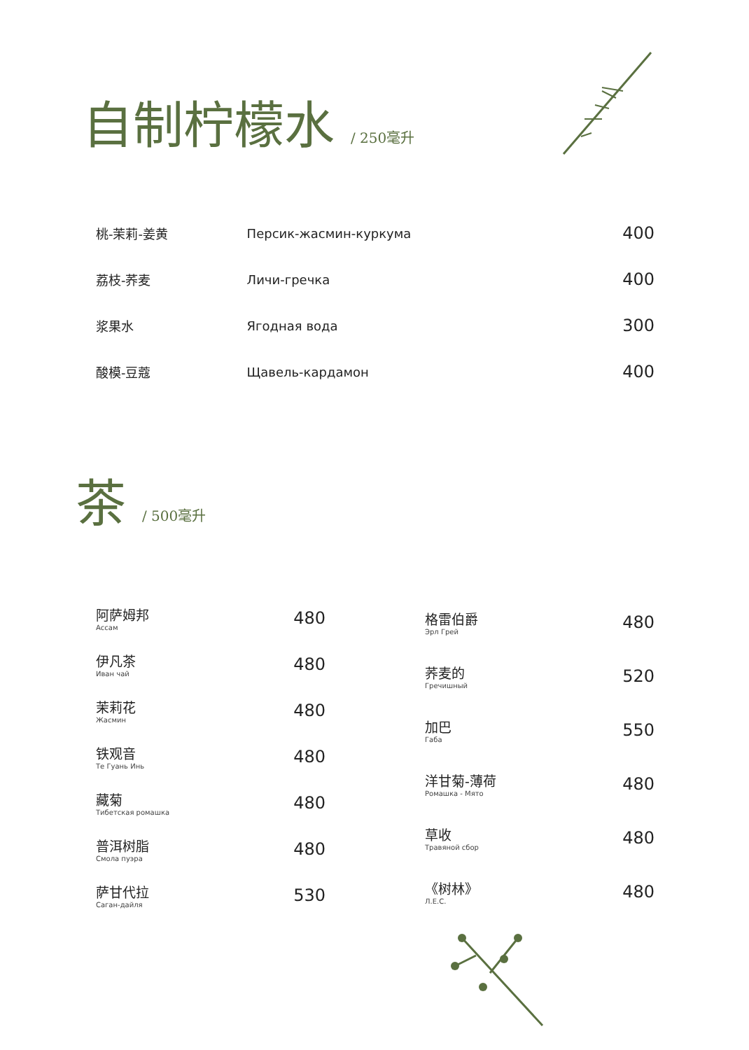自制柠檬水 / 250毫升
| 桃-茉莉-姜黄 | Персик-жасмин-куркума | 400 |
| 荔枝-荞麦 | Личи-гречка | 400 |
| 浆果水 | Ягодная вода | 300 |
| 酸模-豆蔻 | Щавель-кардамон | 400 |
茶 / 500毫升
| 阿萨姆邦 Ассам | 480 |
| 伊凡茶 Иван чай | 480 |
| 茉莉花 Жасмин | 480 |
| 铁观音 Те Гуань Инь | 480 |
| 藏菊 Тибетская ромашка | 480 |
| 普洱树脂 Смола пуэра | 480 |
| 萨甘代拉 Саган-дайля | 530 |
| 格雷伯爵 Эрл Грей | 480 |
| 荞麦的 Гречишный | 520 |
| 加巴 Габа | 550 |
| 洋甘菊-薄荷 Ромашка - Мято | 480 |
| 草收 Травяной сбор | 480 |
| 《树林》 Л.Е.С. | 480 |